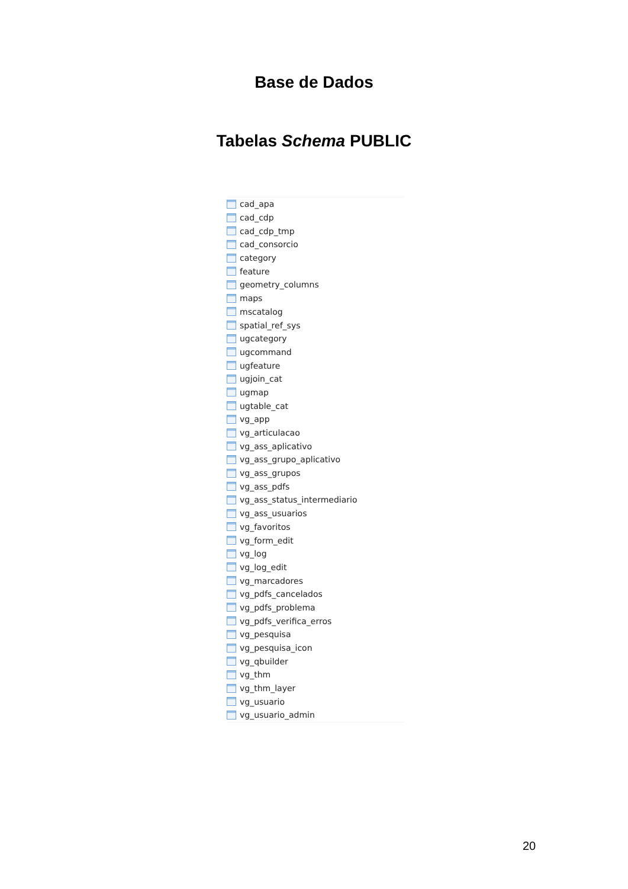Base de Dados
Tabelas Schema PUBLIC
cad_apa
cad_cdp
cad_cdp_tmp
cad_consorcio
category
feature
geometry_columns
maps
mscatalog
spatial_ref_sys
ugcategory
ugcommand
ugfeature
ugjoin_cat
ugmap
ugtable_cat
vg_app
vg_articulacao
vg_ass_aplicativo
vg_ass_grupo_aplicativo
vg_ass_grupos
vg_ass_pdfs
vg_ass_status_intermediario
vg_ass_usuarios
vg_favoritos
vg_form_edit
vg_log
vg_log_edit
vg_marcadores
vg_pdfs_cancelados
vg_pdfs_problema
vg_pdfs_verifica_erros
vg_pesquisa
vg_pesquisa_icon
vg_qbuilder
vg_thm
vg_thm_layer
vg_usuario
vg_usuario_admin
20